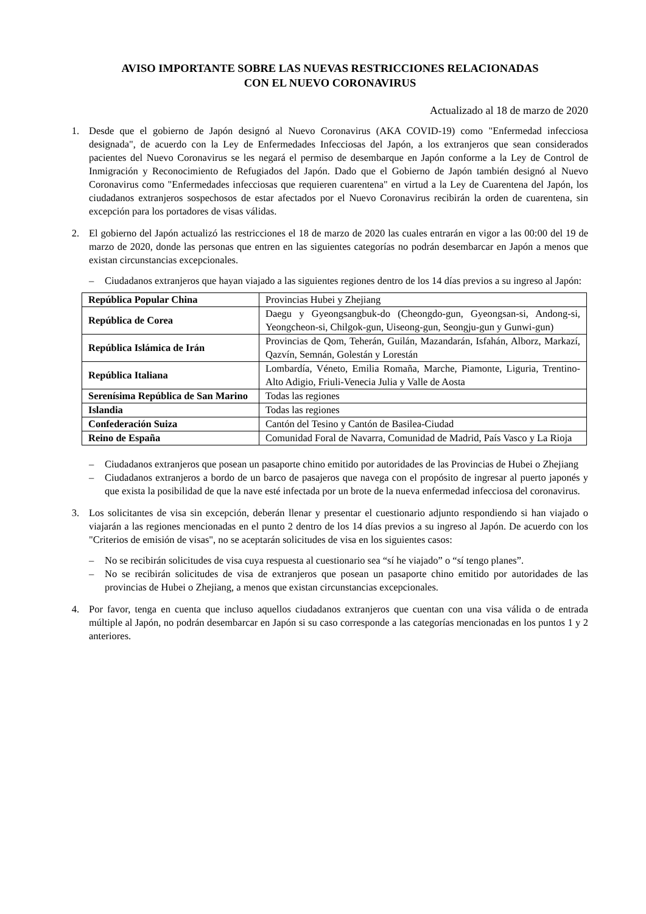AVISO IMPORTANTE SOBRE LAS NUEVAS RESTRICCIONES RELACIONADAS
CON EL NUEVO CORONAVIRUS
Actualizado al 18 de marzo de 2020
1. Desde que el gobierno de Japón designó al Nuevo Coronavirus (AKA COVID-19) como "Enfermedad infecciosa designada", de acuerdo con la Ley de Enfermedades Infecciosas del Japón, a los extranjeros que sean considerados pacientes del Nuevo Coronavirus se les negará el permiso de desembarque en Japón conforme a la Ley de Control de Inmigración y Reconocimiento de Refugiados del Japón. Dado que el Gobierno de Japón también designó al Nuevo Coronavirus como "Enfermedades infecciosas que requieren cuarentena" en virtud a la Ley de Cuarentena del Japón, los ciudadanos extranjeros sospechosos de estar afectados por el Nuevo Coronavirus recibirán la orden de cuarentena, sin excepción para los portadores de visas válidas.
2. El gobierno del Japón actualizó las restricciones el 18 de marzo de 2020 las cuales entrarán en vigor a las 00:00 del 19 de marzo de 2020, donde las personas que entren en las siguientes categorías no podrán desembarcar en Japón a menos que existan circunstancias excepcionales.
– Ciudadanos extranjeros que hayan viajado a las siguientes regiones dentro de los 14 días previos a su ingreso al Japón:
| República Popular China | Provincias Hubei y Zhejiang |
| República de Corea | Daegu y Gyeongsangbuk-do (Cheongdo-gun, Gyeongsan-si, Andong-si, Yeongcheon-si, Chilgok-gun, Uiseong-gun, Seongju-gun y Gunwi-gun) |
| República Islámica de Irán | Provincias de Qom, Teherán, Guilán, Mazandarán, Isfahán, Alborz, Markazí, Qazvín, Semnán, Golestán y Lorestán |
| República Italiana | Lombardía, Véneto, Emilia Romaña, Marche, Piamonte, Liguria, Trentino-Alto Adigio, Friuli-Venecia Julia y Valle de Aosta |
| Serenísima República de San Marino | Todas las regiones |
| Islandia | Todas las regiones |
| Confederación Suiza | Cantón del Tesino y Cantón de Basilea-Ciudad |
| Reino de España | Comunidad Foral de Navarra, Comunidad de Madrid, País Vasco y La Rioja |
– Ciudadanos extranjeros que posean un pasaporte chino emitido por autoridades de las Provincias de Hubei o Zhejiang
– Ciudadanos extranjeros a bordo de un barco de pasajeros que navega con el propósito de ingresar al puerto japonés y que exista la posibilidad de que la nave esté infectada por un brote de la nueva enfermedad infecciosa del coronavirus.
3. Los solicitantes de visa sin excepción, deberán llenar y presentar el cuestionario adjunto respondiendo si han viajado o viajarán a las regiones mencionadas en el punto 2 dentro de los 14 días previos a su ingreso al Japón. De acuerdo con los "Criterios de emisión de visas", no se aceptarán solicitudes de visa en los siguientes casos:
– No se recibirán solicitudes de visa cuya respuesta al cuestionario sea “sí he viajado” o “sí tengo planes”.
– No se recibirán solicitudes de visa de extranjeros que posean un pasaporte chino emitido por autoridades de las provincias de Hubei o Zhejiang, a menos que existan circunstancias excepcionales.
4. Por favor, tenga en cuenta que incluso aquellos ciudadanos extranjeros que cuentan con una visa válida o de entrada múltiple al Japón, no podrán desembarcar en Japón si su caso corresponde a las categorías mencionadas en los puntos 1 y 2 anteriores.